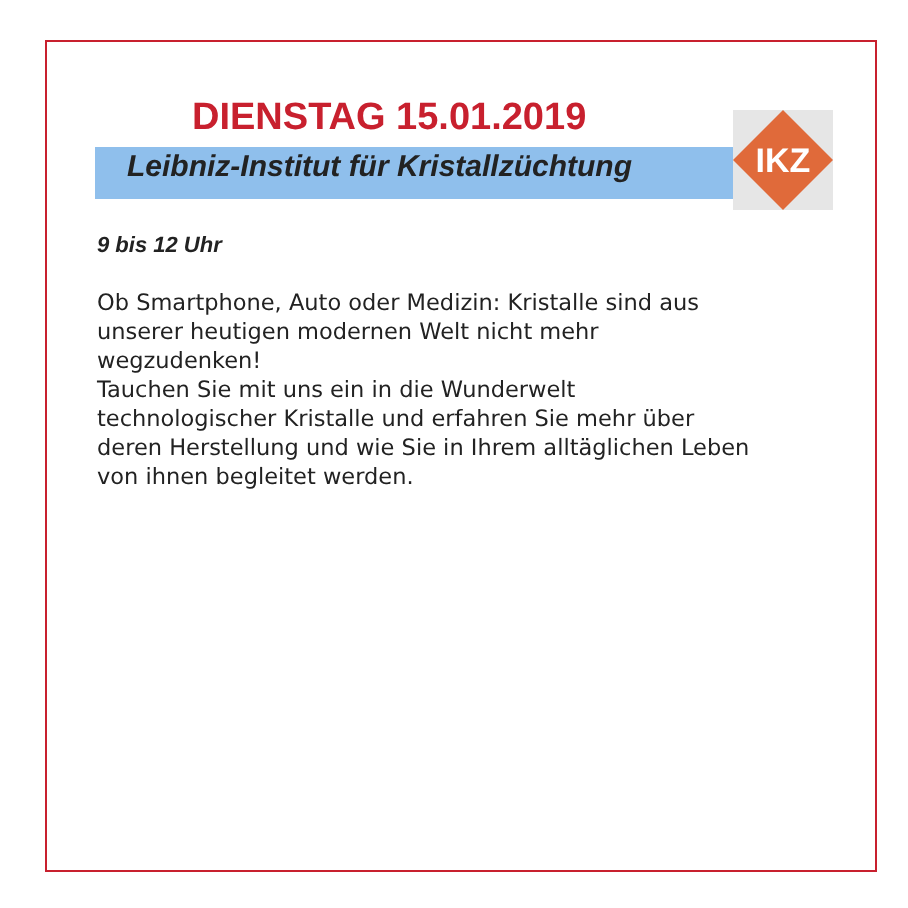DIENSTAG 15.01.2019
Leibniz-Institut für Kristallzüchtung
IKZ
9 bis 12 Uhr
Ob Smartphone, Auto oder Medizin: Kristalle sind aus
unserer heutigen modernen Welt nicht mehr
wegzudenken!
Tauchen Sie mit uns ein in die Wunderwelt
technologischer Kristalle und erfahren Sie mehr über
deren Herstellung und wie Sie in Ihrem alltäglichen Leben
von ihnen begleitet werden.